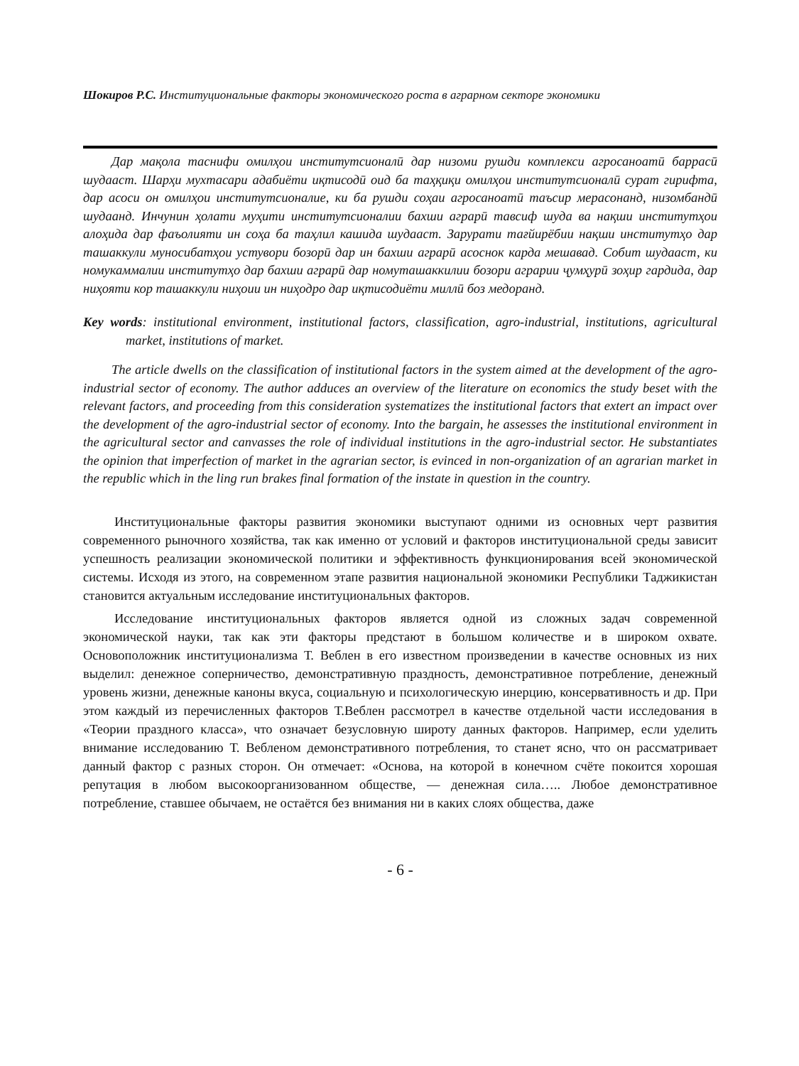Шокиров Р.С. Институциональные факторы экономического роста в аграрном секторе экономики
Дар мақола таснифи омилҳои институтсионалӣ дар низоми рушди комплекси агросаноатӣ баррасӣ шудааст. Шарҳи мухтасари адабиёти иқтисодӣ оид ба таҳқиқи омилҳои институтсионалӣ сурат гирифта, дар асоси он омилҳои институтсионалие, ки ба рушди соҳаи агросаноатӣ таъсир мерасонанд, низомбандӣ шудаанд. Инчунин ҳолати муҳити институтсионалии бахши аграрӣ тавсиф шуда ва нақши институтҳои алоҳида дар фаъолияти ин соҳа ба таҳлил кашида шудааст. Зарурати тағйирёбии нақши институтҳо дар ташаккули муносибатҳои устувори бозорӣ дар ин бахши аграрӣ асоснок карда мешавад. Собит шудааст, ки номукаммалии институтҳо дар бахши аграрӣ дар номуташаккилии бозори аграрии ҷумҳурӣ зоҳир гардида, дар ниҳояти кор ташаккули ниҳоии ин ниҳодро дар иқтисодиёти миллӣ боз медоранд.
Key words: institutional environment, institutional factors, classification, agro-industrial, institutions, agricultural market, institutions of market.
The article dwells on the classification of institutional factors in the system aimed at the development of the agro-industrial sector of economy. The author adduces an overview of the literature on economics the study beset with the relevant factors, and proceeding from this consideration systematizes the institutional factors that extert an impact over the development of the agro-industrial sector of economy. Into the bargain, he assesses the institutional environment in the agricultural sector and canvasses the role of individual institutions in the agro-industrial sector. He substantiates the opinion that imperfection of market in the agrarian sector, is evinced in non-organization of an agrarian market in the republic which in the ling run brakes final formation of the instate in question in the country.
Институциональные факторы развития экономики выступают одними из основных черт развития современного рыночного хозяйства, так как именно от условий и факторов институциональной среды зависит успешность реализации экономической политики и эффективность функционирования всей экономической системы. Исходя из этого, на современном этапе развития национальной экономики Республики Таджикистан становится актуальным исследование институциональных факторов.
Исследование институциональных факторов является одной из сложных задач современной экономической науки, так как эти факторы предстают в большом количестве и в широком охвате. Основоположник институционализма Т. Веблен в его известном произведении в качестве основных из них выделил: денежное соперничество, демонстративную праздность, демонстративное потребление, денежный уровень жизни, денежные каноны вкуса, социальную и психологическую инерцию, консервативность и др. При этом каждый из перечисленных факторов Т.Веблен рассмотрел в качестве отдельной части исследования в «Теории праздного класса», что означает безусловную широту данных факторов. Например, если уделить внимание исследованию Т. Вебленом демонстративного потребления, то станет ясно, что он рассматривает данный фактор с разных сторон. Он отмечает: «Основа, на которой в конечном счёте покоится хорошая репутация в любом высокоорганизованном обществе, — денежная сила….. Любое демонстративное потребление, ставшее обычаем, не остаётся без внимания ни в каких слоях общества, даже
- 6 -